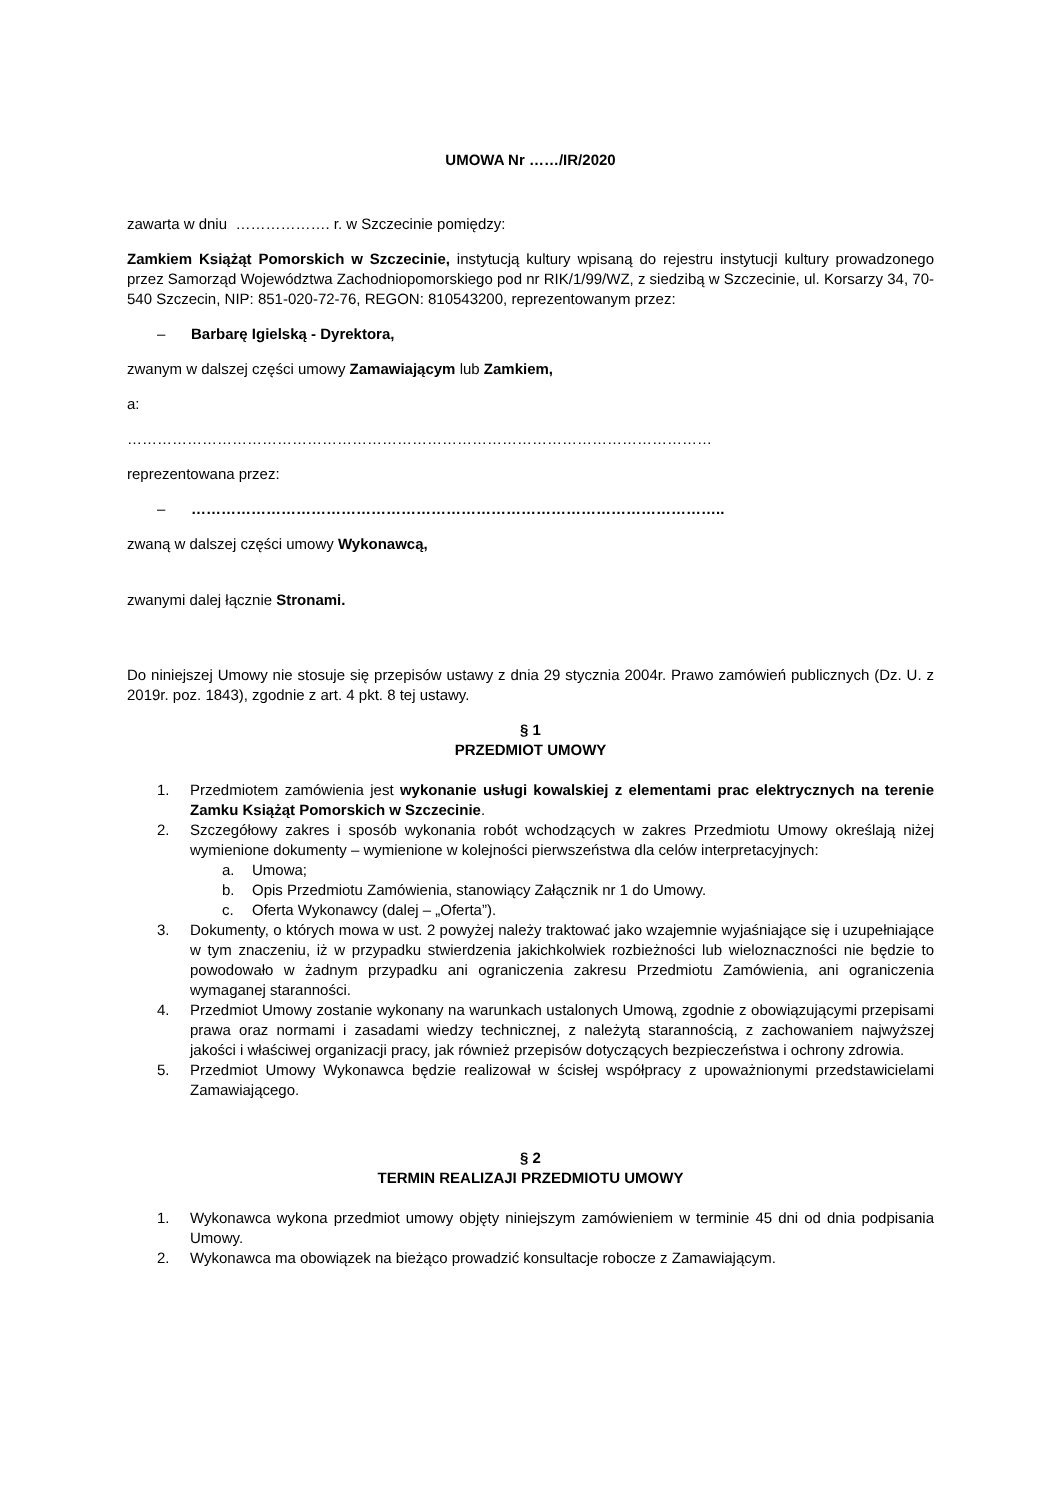UMOWA Nr ……/IR/2020
zawarta w dniu ………………. r. w Szczecinie pomiędzy:
Zamkiem Książąt Pomorskich w Szczecinie, instytucją kultury wpisaną do rejestru instytucji kultury prowadzonego przez Samorząd Województwa Zachodniopomorskiego pod nr RIK/1/99/WZ, z siedzibą w Szczecinie, ul. Korsarzy 34, 70-540 Szczecin, NIP: 851-020-72-76, REGON: 810543200, reprezentowanym przez:
– Barbarę Igielską - Dyrektora,
zwanym w dalszej części umowy Zamawiającym lub Zamkiem,
a:
………………………………………………………………………………………………………
reprezentowana przez:
– ……………………………………………………………………………………………..
zwaną w dalszej części umowy Wykonawcą,
zwanymi dalej łącznie Stronami.
Do niniejszej Umowy nie stosuje się przepisów ustawy z dnia 29 stycznia 2004r. Prawo zamówień publicznych (Dz. U. z 2019r. poz. 1843), zgodnie z art. 4 pkt. 8 tej ustawy.
§ 1
PRZEDMIOT UMOWY
1. Przedmiotem zamówienia jest wykonanie usługi kowalskiej z elementami prac elektrycznych na terenie Zamku Książąt Pomorskich w Szczecinie.
2. Szczegółowy zakres i sposób wykonania robót wchodzących w zakres Przedmiotu Umowy określają niżej wymienione dokumenty – wymienione w kolejności pierwszeństwa dla celów interpretacyjnych:
a. Umowa;
b. Opis Przedmiotu Zamówienia, stanowiący Załącznik nr 1 do Umowy.
c. Oferta Wykonawcy (dalej – „Oferta”).
3. Dokumenty, o których mowa w ust. 2 powyżej należy traktować jako wzajemnie wyjaśniające się i uzupełniające w tym znaczeniu, iż w przypadku stwierdzenia jakichkolwiek rozbieżności lub wieloznaczności nie będzie to powodowało w żadnym przypadku ani ograniczenia zakresu Przedmiotu Zamówienia, ani ograniczenia wymaganej staranności.
4. Przedmiot Umowy zostanie wykonany na warunkach ustalonych Umową, zgodnie z obowiązującymi przepisami prawa oraz normami i zasadami wiedzy technicznej, z należytą starannością, z zachowaniem najwyższej jakości i właściwej organizacji pracy, jak również przepisów dotyczących bezpieczeństwa i ochrony zdrowia.
5. Przedmiot Umowy Wykonawca będzie realizował w ścisłej współpracy z upoważnionymi przedstawicielami Zamawiającego.
§ 2
TERMIN REALIZAJI PRZEDMIOTU UMOWY
1. Wykonawca wykona przedmiot umowy objęty niniejszym zamówieniem w terminie 45 dni od dnia podpisania Umowy.
2. Wykonawca ma obowiązek na bieżąco prowadzić konsultacje robocze z Zamawiającym.